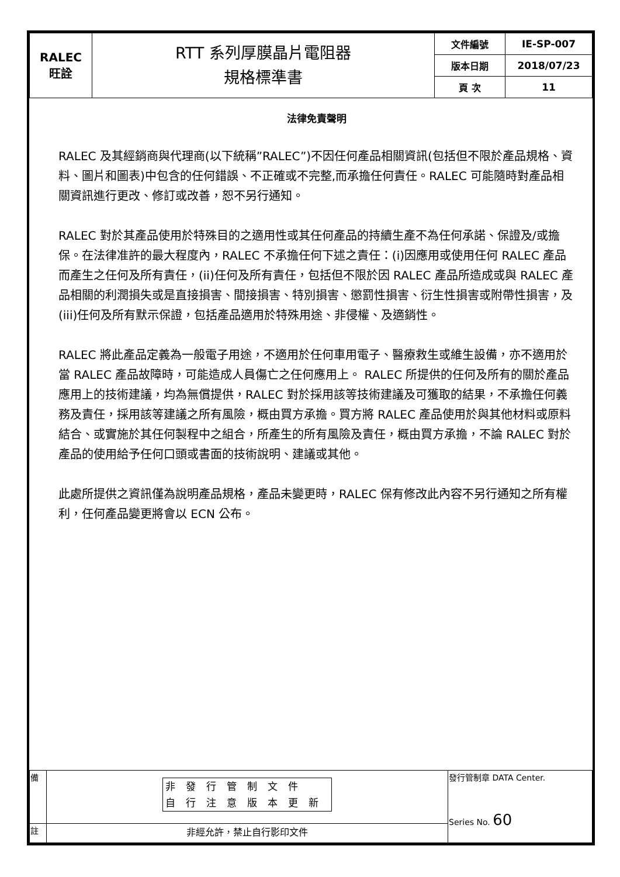| RALEC 旺詮 | RTT 系列厚膜晶片電阻器 規格標準書 | 文件編號 | IE-SP-007 |
| | | 版本日期 | 2018/07/23 |
| | | 頁 次 | 11 |
法律免責聲明
RALEC 及其經銷商與代理商(以下統稱”RALEC”)不因任何產品相關資訊(包括但不限於產品規格、資料、圖片和圖表)中包含的任何錯誤、不正確或不完整,而承擔任何責任。RALEC 可能隨時對產品相關資訊進行更改、修訂或改善，恕不另行通知。
RALEC 對於其產品使用於特殊目的之適用性或其任何產品的持續生產不為任何承諾、保證及/或擔保。在法律准許的最大程度內，RALEC 不承擔任何下述之責任：(i)因應用或使用任何 RALEC 產品而產生之任何及所有責任，(ii)任何及所有責任，包括但不限於因 RALEC 產品所造成或與 RALEC 產品相關的利潤損失或是直接損害、間接損害、特別損害、懲罰性損害、衍生性損害或附帶性損害，及(iii)任何及所有默示保證，包括產品適用於特殊用途、非侵權、及適銷性。
RALEC 將此產品定義為一般電子用途，不適用於任何車用電子、醫療救生或維生設備，亦不適用於當 RALEC 產品故障時，可能造成人員傷亡之任何應用上。 RALEC 所提供的任何及所有的關於產品應用上的技術建議，均為無償提供，RALEC 對於採用該等技術建議及可獲取的結果，不承擔任何義務及責任，採用該等建議之所有風險，概由買方承擔。買方將 RALEC 產品使用於與其他材料或原料結合、或實施於其任何製程中之組合，所產生的所有風險及責任，概由買方承擔，不論 RALEC 對於產品的使用給予任何口頭或書面的技術說明、建議或其他。
此處所提供之資訊僅為說明產品規格，產品未變更時，RALEC 保有修改此內容不另行通知之所有權利，任何產品變更將會以 ECN 公布。
| 備 | 非發行管制文件 自行注意版本更新 | 發行管制章 DATA Center. Series No. 60 |
| 註 | 非經允許，禁止自行影印文件 | |